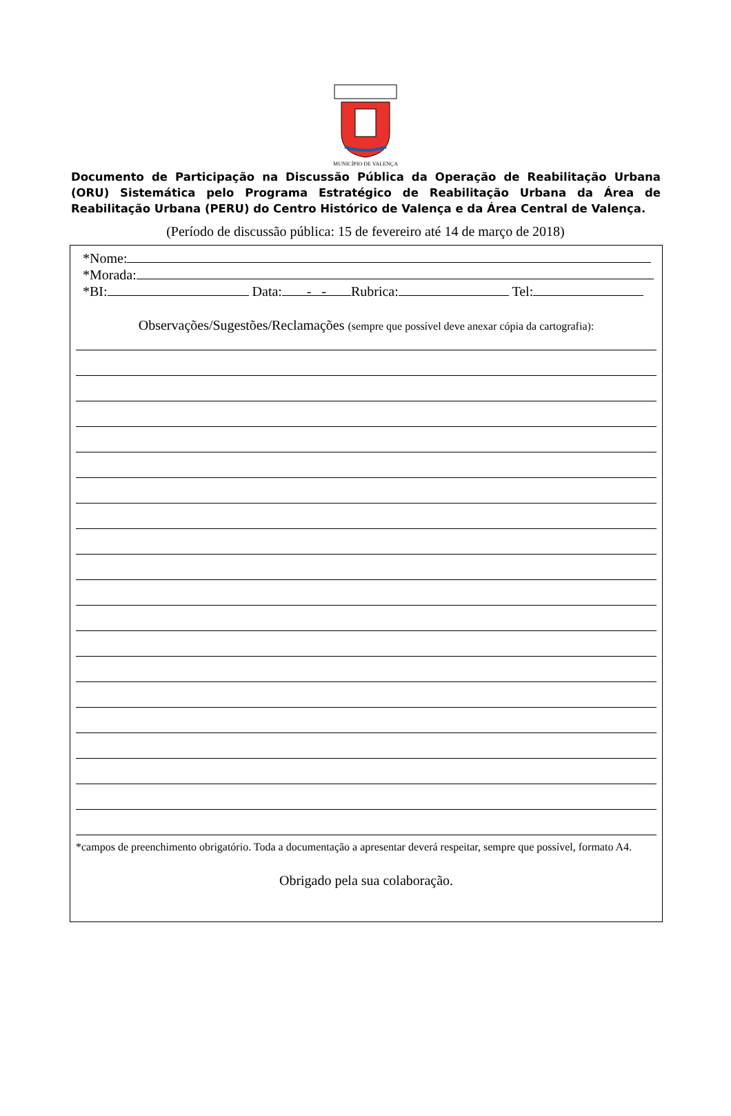MUNICÍPIO DE VALENÇA
Documento de Participação na Discussão Pública da Operação de Reabilitação Urbana (ORU) Sistemática pelo Programa Estratégico de Reabilitação Urbana da Área de Reabilitação Urbana (PERU) do Centro Histórico de Valença e da Área Central de Valença.
(Período de discussão pública: 15 de fevereiro até 14 de março de 2018)
*Nome:
*Morada:
*BI: Data: - - Rubrica: Tel:
Observações/Sugestões/Reclamações (sempre que possível deve anexar cópia da cartografia):
*campos de preenchimento obrigatório. Toda a documentação a apresentar deverá respeitar, sempre que possível, formato A4.
Obrigado pela sua colaboração.